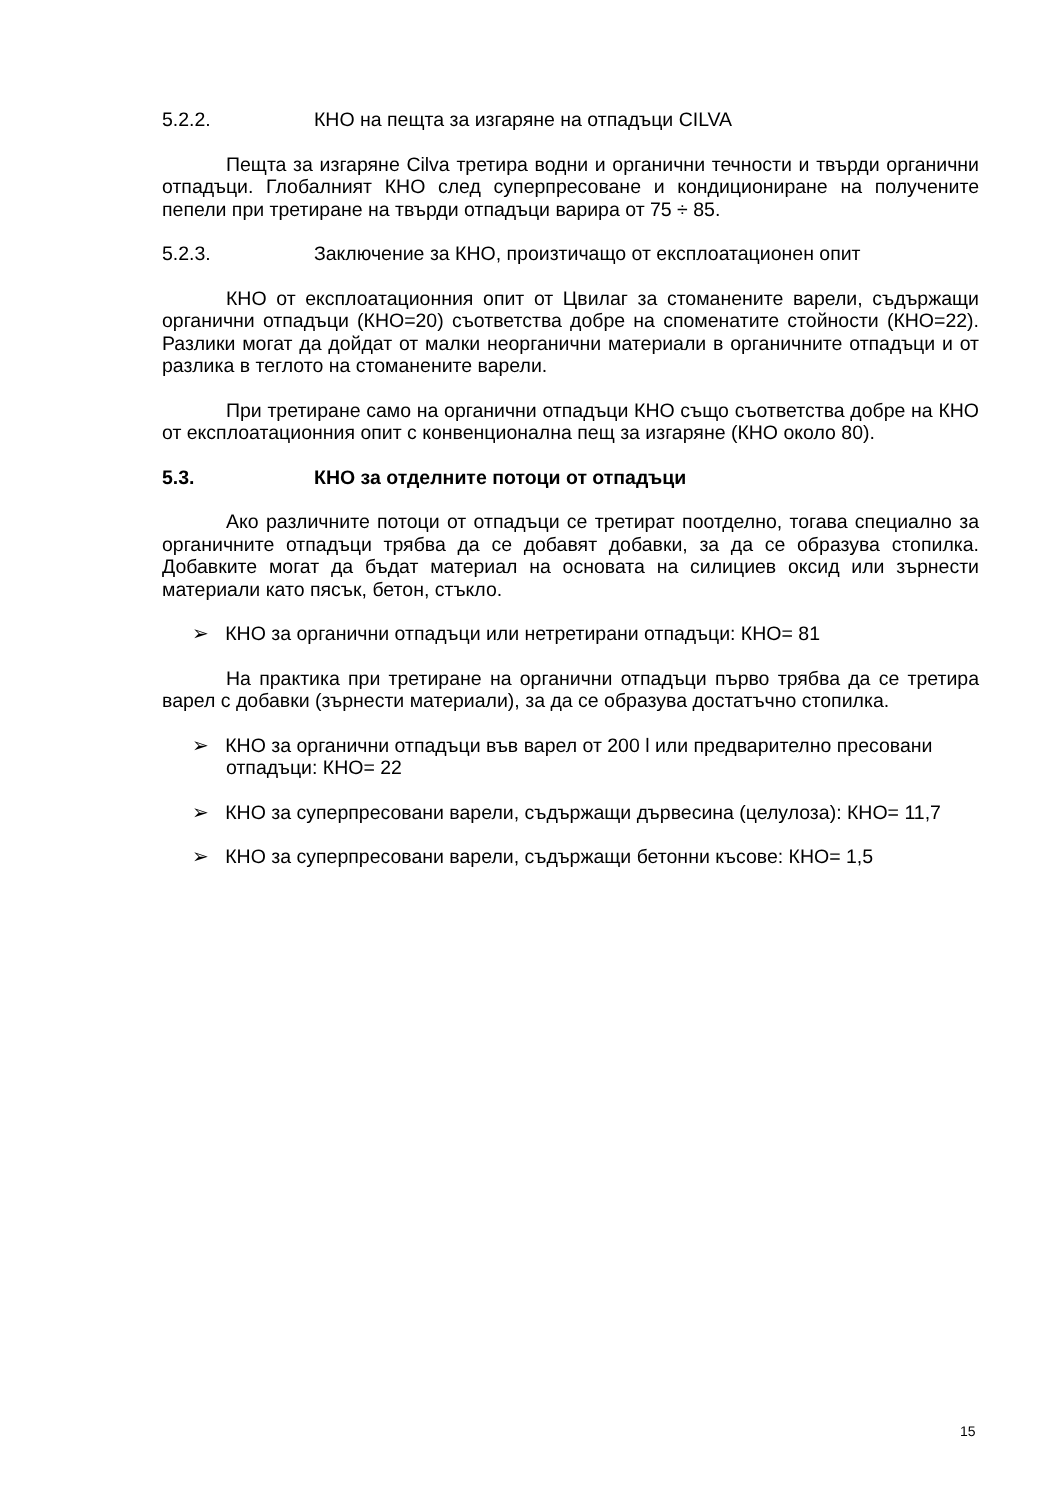5.2.2. КНО на пещта за изгаряне на отпадъци CILVA
Пещта за изгаряне Cilva третира водни и органични течности и твърди органични отпадъци. Глобалният КНО след суперпресоване и кондициониране на получените пепели при третиране на твърди отпадъци варира от 75 ÷ 85.
5.2.3. Заключение за КНО, произтичащо от експлоатационен опит
КНО от експлоатационния опит от Цвилаг за стоманените варели, съдържащи органични отпадъци (КНО=20) съответства добре на споменатите стойности (КНО=22). Разлики могат да дойдат от малки неорганични материали в органичните отпадъци и от разлика в теглото на стоманените варели.
При третиране само на органични отпадъци КНО също съответства добре на КНО от експлоатационния опит с конвенционална пещ за изгаряне (КНО около 80).
5.3. КНО за отделните потоци от отпадъци
Ако различните потоци от отпадъци се третират поотделно, тогава специално за органичните отпадъци трябва да се добавят добавки, за да се образува стопилка. Добавките могат да бъдат материал на основата на силициев оксид или зърнести материали като пясък, бетон, стъкло.
➢ КНО за органични отпадъци или нетретирани отпадъци: КНО= 81
На практика при третиране на органични отпадъци първо трябва да се третира варел с добавки (зърнести материали), за да се образува достатъчно стопилка.
➢ КНО за органични отпадъци във варел от 200 l или предварително пресовани отпадъци: КНО= 22
➢ КНО за суперпресовани варели, съдържащи дървесина (целулоза): КНО= 11,7
➢ КНО за суперпресовани варели, съдържащи бетонни късове: КНО= 1,5
15